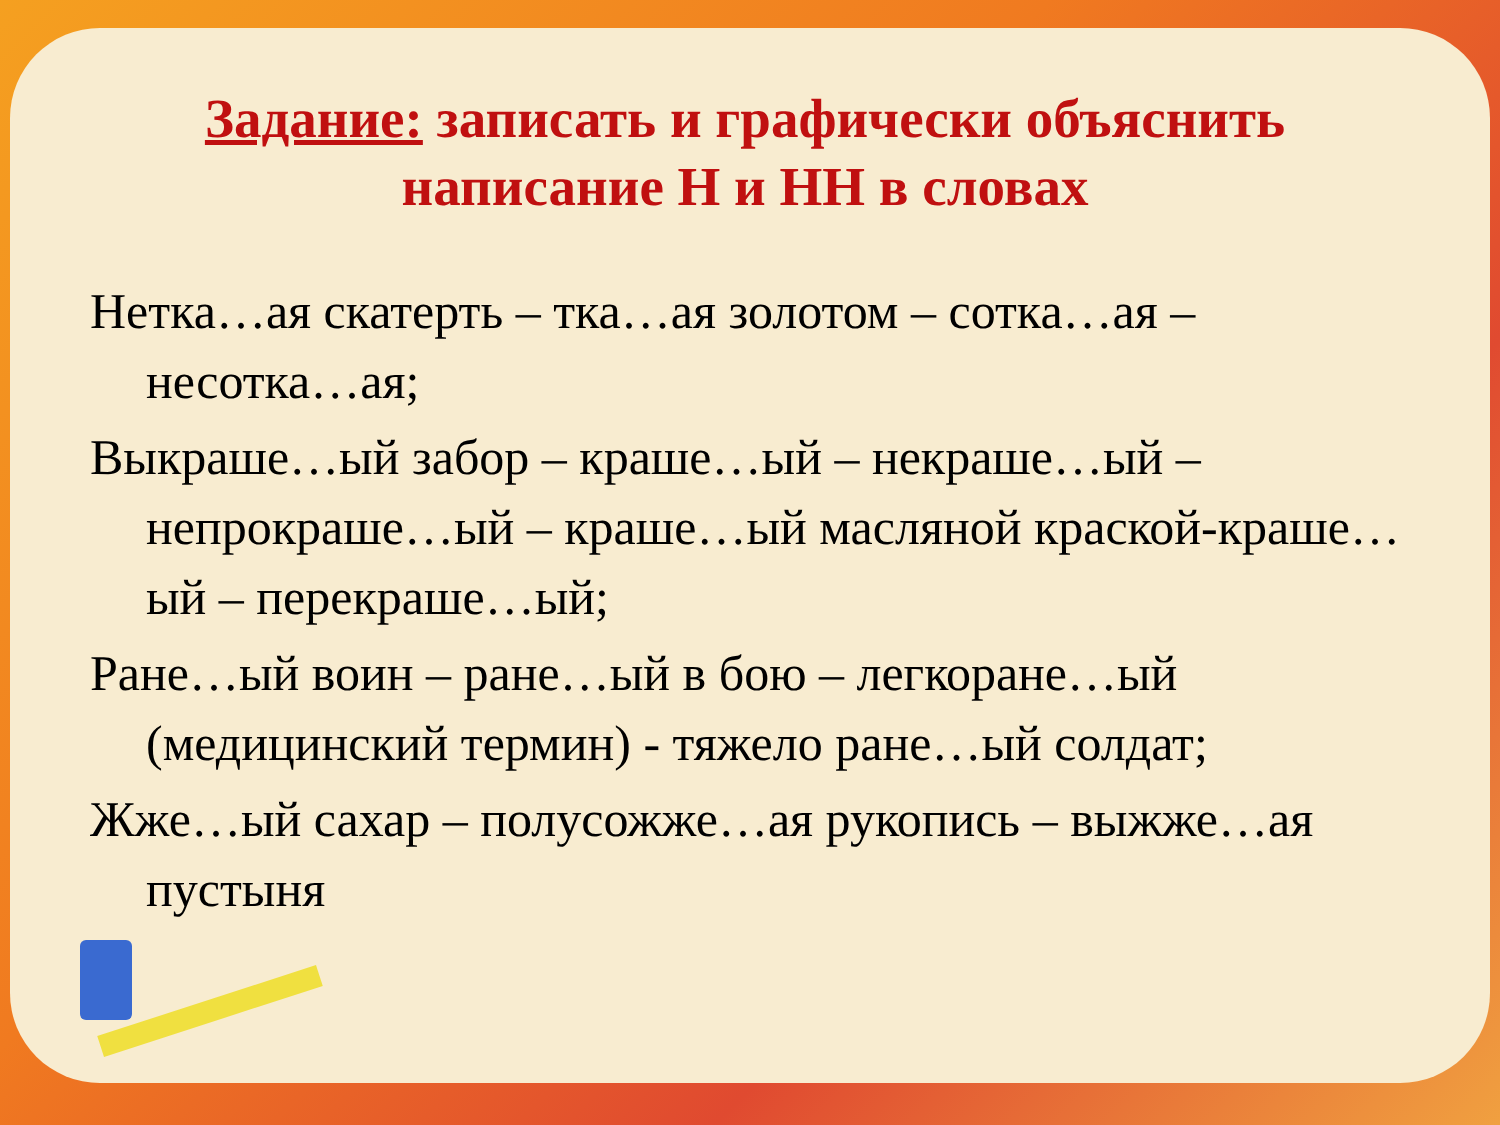Задание: записать и графически объяснить
написание Н и НН в словах
Нетка…ая скатерть – тка…ая золотом – сотка…ая – несотка…ая;
Выкраше…ый забор – краше…ый – некраше…ый – непрокраше…ый – краше…ый масляной краской-краше…ый – перекраше…ый;
Ране…ый воин – ране…ый в бою – легкоране…ый (медицинский термин) - тяжело ране…ый солдат;
Жже…ый сахар – полусожже…ая рукопись – выжже…ая пустыня